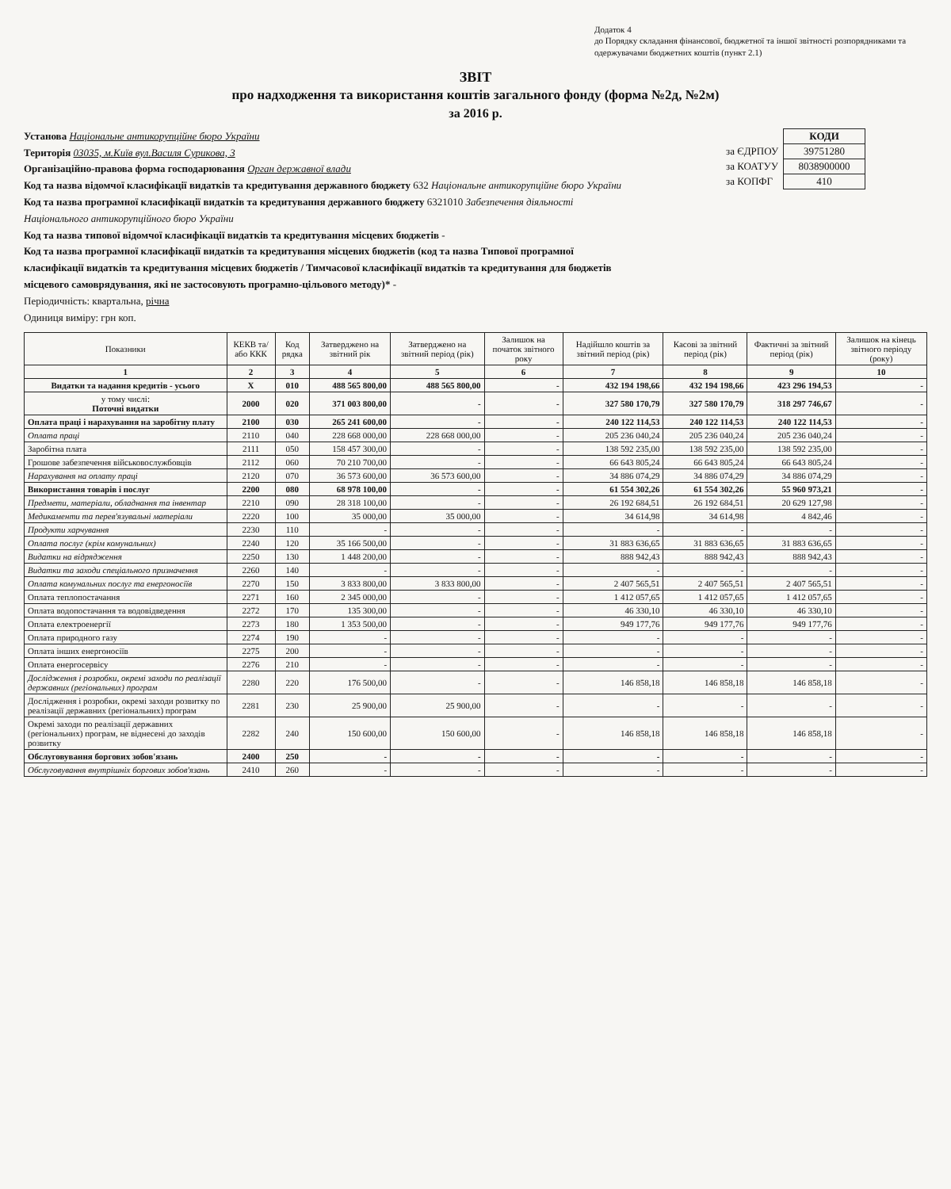Додаток 4
до Порядку складання фінансової, бюджетної та іншої звітності розпорядниками та одержувачами бюджетних коштів (пункт 2.1)
ЗВІТ
про надходження та використання коштів загального фонду (форма №2д, №2м)
за 2016 р.
Установа Національне антикорупційне бюро України
Територія 03035, м.Київ вул.Василя Сурикова, 3
Організаційно-правова форма господарювання Орган державної влади
Код та назва відомчої класифікації видатків та кредитування державного бюджету 632 Національне антикорупційне бюро України
Код та назва програмної класифікації видатків та кредитування державного бюджету 6321010 Забезпечення діяльності Національного антикорупційного бюро України
Код та назва типової відомчої класифікації видатків та кредитування місцевих бюджетів -
Код та назва програмної класифікації видатків та кредитування місцевих бюджетів (код та назва Типової програмної класифікації видатків та кредитування місцевих бюджетів / Тимчасової класифікації видатків та кредитування для бюджетів місцевого самоврядування, які не застосовують програмно-цільового методу)* -
Періодичність: квартальна, річна
Одиниця виміру: грн коп.
| | КОДИ |
| за ЄДРПОУ | 39751280 |
| за КОАТУУ | 8038900000 |
| за КОПФГ | 410 |
| Показники | КЕКВ та/або ККК | Код рядка | Затверджено на звітний рік | Затверджено на звітний період (рік) | Залишок на початок звітного року | Надійшло коштів за звітний період (рік) | Касові за звітний період (рік) | Фактичні за звітний період (рік) | Залишок на кінець звітного періоду (року) |
| --- | --- | --- | --- | --- | --- | --- | --- | --- | --- |
| 1 | 2 | 3 | 4 | 5 | 6 | 7 | 8 | 9 | 10 |
| Видатки та надання кредитів - усього | X | 010 | 488 565 800,00 | 488 565 800,00 | - | 432 194 198,66 | 432 194 198,66 | 423 296 194,53 | - |
| у тому числі: Поточні видатки | 2000 | 020 | 371 003 800,00 | - | - | 327 580 170,79 | 327 580 170,79 | 318 297 746,67 | - |
| Оплата праці і нарахування на заробітну плату | 2100 | 030 | 265 241 600,00 | - | - | 240 122 114,53 | 240 122 114,53 | 240 122 114,53 | - |
| Оплата праці | 2110 | 040 | 228 668 000,00 | 228 668 000,00 | - | 205 236 040,24 | 205 236 040,24 | 205 236 040,24 | - |
| Заробітна плата | 2111 | 050 | 158 457 300,00 | - | - | 138 592 235,00 | 138 592 235,00 | 138 592 235,00 | - |
| Грошове забезпечення військовослужбовців | 2112 | 060 | 70 210 700,00 | - | - | 66 643 805,24 | 66 643 805,24 | 66 643 805,24 | - |
| Нарахування на оплату праці | 2120 | 070 | 36 573 600,00 | 36 573 600,00 | - | 34 886 074,29 | 34 886 074,29 | 34 886 074,29 | - |
| Використання товарів і послуг | 2200 | 080 | 68 978 100,00 | - | - | 61 554 302,26 | 61 554 302,26 | 55 960 973,21 | - |
| Предмети, матеріали, обладнання та інвентар | 2210 | 090 | 28 318 100,00 | - | - | 26 192 684,51 | 26 192 684,51 | 20 629 127,98 | - |
| Медикаменти та перев'язувальні матеріали | 2220 | 100 | 35 000,00 | 35 000,00 | - | 34 614,98 | 34 614,98 | 4 842,46 | - |
| Продукти харчування | 2230 | 110 | - | - | - | - | - | - | - |
| Оплата послуг (крім комунальних) | 2240 | 120 | 35 166 500,00 | - | - | 31 883 636,65 | 31 883 636,65 | 31 883 636,65 | - |
| Видатки на відрядження | 2250 | 130 | 1 448 200,00 | - | - | 888 942,43 | 888 942,43 | 888 942,43 | - |
| Видатки та заходи спеціального призначення | 2260 | 140 | - | - | - | - | - | - | - |
| Оплата комунальних послуг та енергоносіїв | 2270 | 150 | 3 833 800,00 | 3 833 800,00 | - | 2 407 565,51 | 2 407 565,51 | 2 407 565,51 | - |
| Оплата теплопостачання | 2271 | 160 | 2 345 000,00 | - | - | 1 412 057,65 | 1 412 057,65 | 1 412 057,65 | - |
| Оплата водопостачання та водовідведення | 2272 | 170 | 135 300,00 | - | - | 46 330,10 | 46 330,10 | 46 330,10 | - |
| Оплата електроенергії | 2273 | 180 | 1 353 500,00 | - | - | 949 177,76 | 949 177,76 | 949 177,76 | - |
| Оплата природного газу | 2274 | 190 | - | - | - | - | - | - | - |
| Оплата інших енергоносіїв | 2275 | 200 | - | - | - | - | - | - | - |
| Оплата енергосервісу | 2276 | 210 | - | - | - | - | - | - | - |
| Дослідження і розробки, окремі заходи по реалізації державних (регіональних) програм | 2280 | 220 | 176 500,00 | - | - | 146 858,18 | 146 858,18 | 146 858,18 | - |
| Дослідження і розробки, окремі заходи розвитку по реалізації державних (регіональних) програм | 2281 | 230 | 25 900,00 | 25 900,00 | - | - | - | - | - |
| Окремі заходи по реалізації державних (регіональних) програм, не віднесені до заходів розвитку | 2282 | 240 | 150 600,00 | 150 600,00 | - | 146 858,18 | 146 858,18 | 146 858,18 | - |
| Обслуговування боргових зобов'язань | 2400 | 250 | - | - | - | - | - | - | - |
| Обслуговування внутрішніх боргових зобов'язань | 2410 | 260 | - | - | - | - | - | - | - |